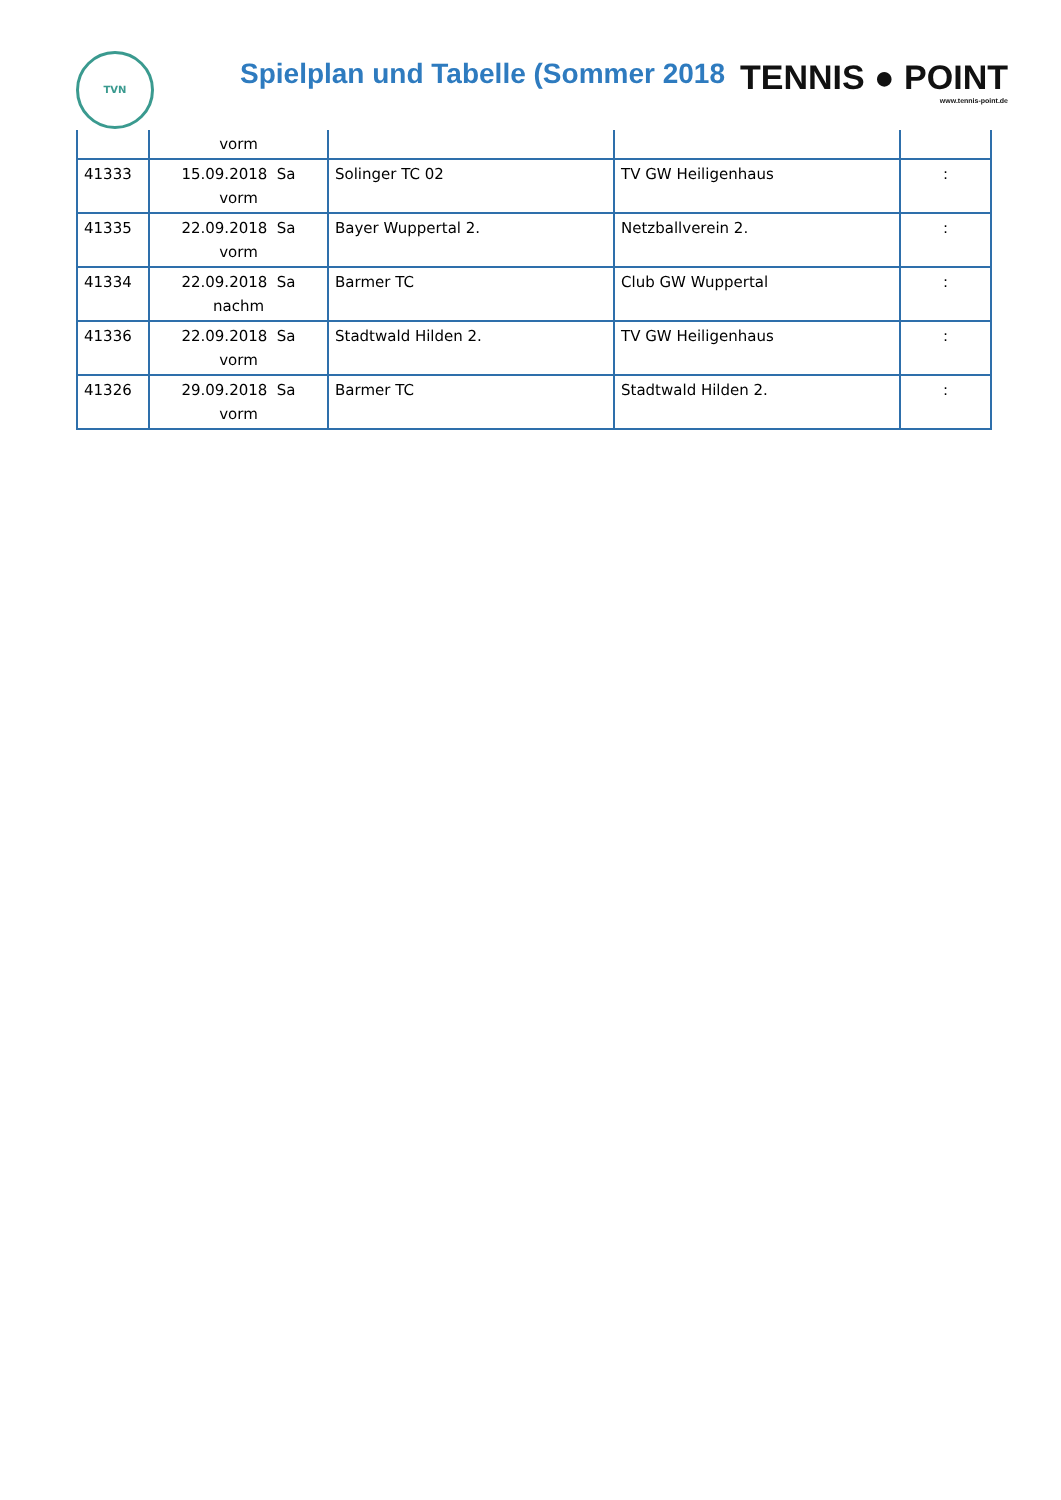TVN
Spielplan und Tabelle (Sommer 2018
TENNIS ● POINT
www.tennis-point.de
| | vorm | | | |
| 41333 | 15.09.2018 Sa vorm | Solinger TC 02 | TV GW Heiligenhaus | : |
| 41335 | 22.09.2018 Sa vorm | Bayer Wuppertal 2. | Netzballverein 2. | : |
| 41334 | 22.09.2018 Sa nachm | Barmer TC | Club GW Wuppertal | : |
| 41336 | 22.09.2018 Sa vorm | Stadtwald Hilden 2. | TV GW Heiligenhaus | : |
| 41326 | 29.09.2018 Sa vorm | Barmer TC | Stadtwald Hilden 2. | : |